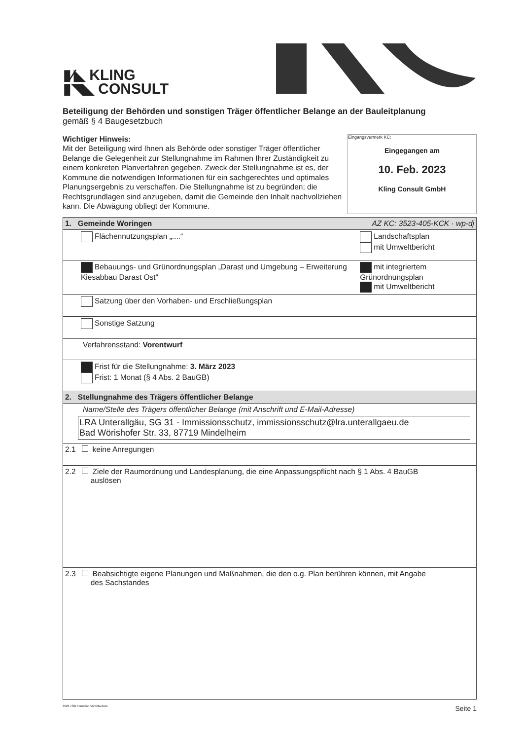▮⁄◣ KLING
▮◥◣ CONSULT
Eingangsvermerk KC:
Eingegangen am
10. Feb. 2023
Kling Consult GmbH
Beteiligung der Behörden und sonstigen Träger öffentlicher Belange an der Bauleitplanung
gemäß § 4 Baugesetzbuch
Wichtiger Hinweis:
Mit der Beteiligung wird Ihnen als Behörde oder sonstiger Träger öffentlicher Belange die Gelegenheit zur Stellungnahme im Rahmen Ihrer Zuständigkeit zu einem konkreten Planverfahren gegeben. Zweck der Stellungnahme ist es, der Kommune die notwendigen Informationen für ein sachgerechtes und optimales Planungsergebnis zu verschaffen. Die Stellungnahme ist zu begründen; die Rechtsgrundlagen sind anzugeben, damit die Gemeinde den Inhalt nachvollziehen kann. Die Abwägung obliegt der Kommune.
| 1. Gemeinde Woringen | AZ KC: 3523-405-KCK · wp-dj |
| Flächennutzungsplan „....“ | Landschaftsplan mit Umweltbericht |
| Bebauungs- und Grünordnungsplan „Darast und Umgebung – Erweiterung Kiesabbau Darast Ost“ | mit integriertem Grünordnungsplan mit Umweltbericht |
| Satzung über den Vorhaben- und Erschließungsplan | |
| Sonstige Satzung | |
| Verfahrensstand: Vorentwurf | |
| Frist für die Stellungnahme: 3. März 2023 Frist: 1 Monat (§ 4 Abs. 2 BauGB) | |
| 2. Stellungnahme des Trägers öffentlicher Belange | |
| Name/Stelle des Trägers öffentlicher Belange (mit Anschrift und E-Mail-Adresse) LRA Unterallgäu, SG 31 - Immissionsschutz, immissionsschutz@lra.unterallgaeu.de Bad Wörishofer Str. 33, 87719 Mindelheim | |
| 2.1 keine Anregungen | |
| 2.2 Ziele der Raumordnung und Landesplanung, die eine Anpassungspflicht nach § 1 Abs. 4 BauGB auslösen | |
| 2.3 Beabsichtigte eigene Planungen und Maßnahmen, die den o.g. Plan berühren können, mit Angabe des Sachstandes | |
3523 TÖB Formblatt Vorentw.docx Seite 1